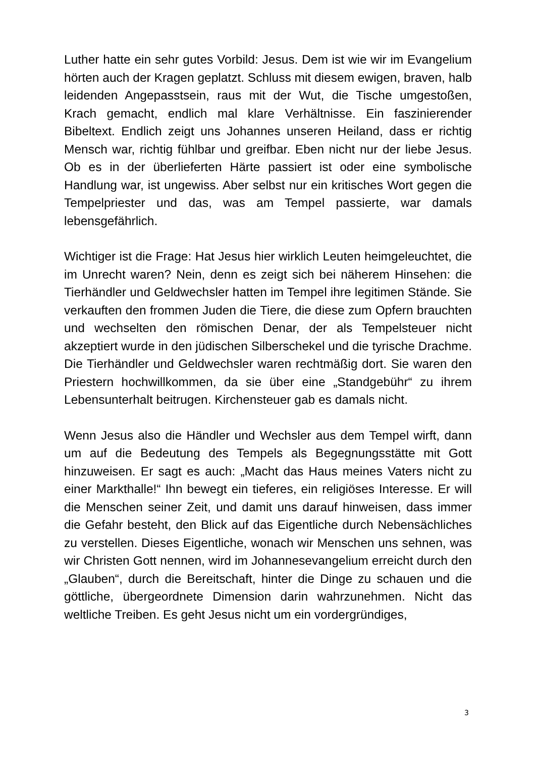Luther hatte ein sehr gutes Vorbild: Jesus. Dem ist wie wir im Evangelium hörten auch der Kragen geplatzt. Schluss mit diesem ewigen, braven, halb leidenden Angepasstsein, raus mit der Wut, die Tische umgestoßen, Krach gemacht, endlich mal klare Verhältnisse. Ein faszinierender Bibeltext. Endlich zeigt uns Johannes unseren Heiland, dass er richtig Mensch war, richtig fühlbar und greifbar. Eben nicht nur der liebe Jesus. Ob es in der überlieferten Härte passiert ist oder eine symbolische Handlung war, ist ungewiss. Aber selbst nur ein kritisches Wort gegen die Tempelpriester und das, was am Tempel passierte, war damals lebensgefährlich.
Wichtiger ist die Frage: Hat Jesus hier wirklich Leuten heimgeleuchtet, die im Unrecht waren? Nein, denn es zeigt sich bei näherem Hinsehen: die Tierhändler und Geldwechsler hatten im Tempel ihre legitimen Stände. Sie verkauften den frommen Juden die Tiere, die diese zum Opfern brauchten und wechselten den römischen Denar, der als Tempelsteuer nicht akzeptiert wurde in den jüdischen Silberschekel und die tyrische Drachme. Die Tierhändler und Geldwechsler waren rechtmäßig dort. Sie waren den Priestern hochwillkommen, da sie über eine „Standgebühr“ zu ihrem Lebensunterhalt beitrugen. Kirchensteuer gab es damals nicht.
Wenn Jesus also die Händler und Wechsler aus dem Tempel wirft, dann um auf die Bedeutung des Tempels als Begegnungsstätte mit Gott hinzuweisen. Er sagt es auch: „Macht das Haus meines Vaters nicht zu einer Markthalle!“ Ihn bewegt ein tieferes, ein religiöses Interesse. Er will die Menschen seiner Zeit, und damit uns darauf hinweisen, dass immer die Gefahr besteht, den Blick auf das Eigentliche durch Nebensächliches zu verstellen. Dieses Eigentliche, wonach wir Menschen uns sehnen, was wir Christen Gott nennen, wird im Johannesevangelium erreicht durch den „Glauben“, durch die Bereitschaft, hinter die Dinge zu schauen und die göttliche, übergeordnete Dimension darin wahrzunehmen. Nicht das weltliche Treiben. Es geht Jesus nicht um ein vordergründiges,
3